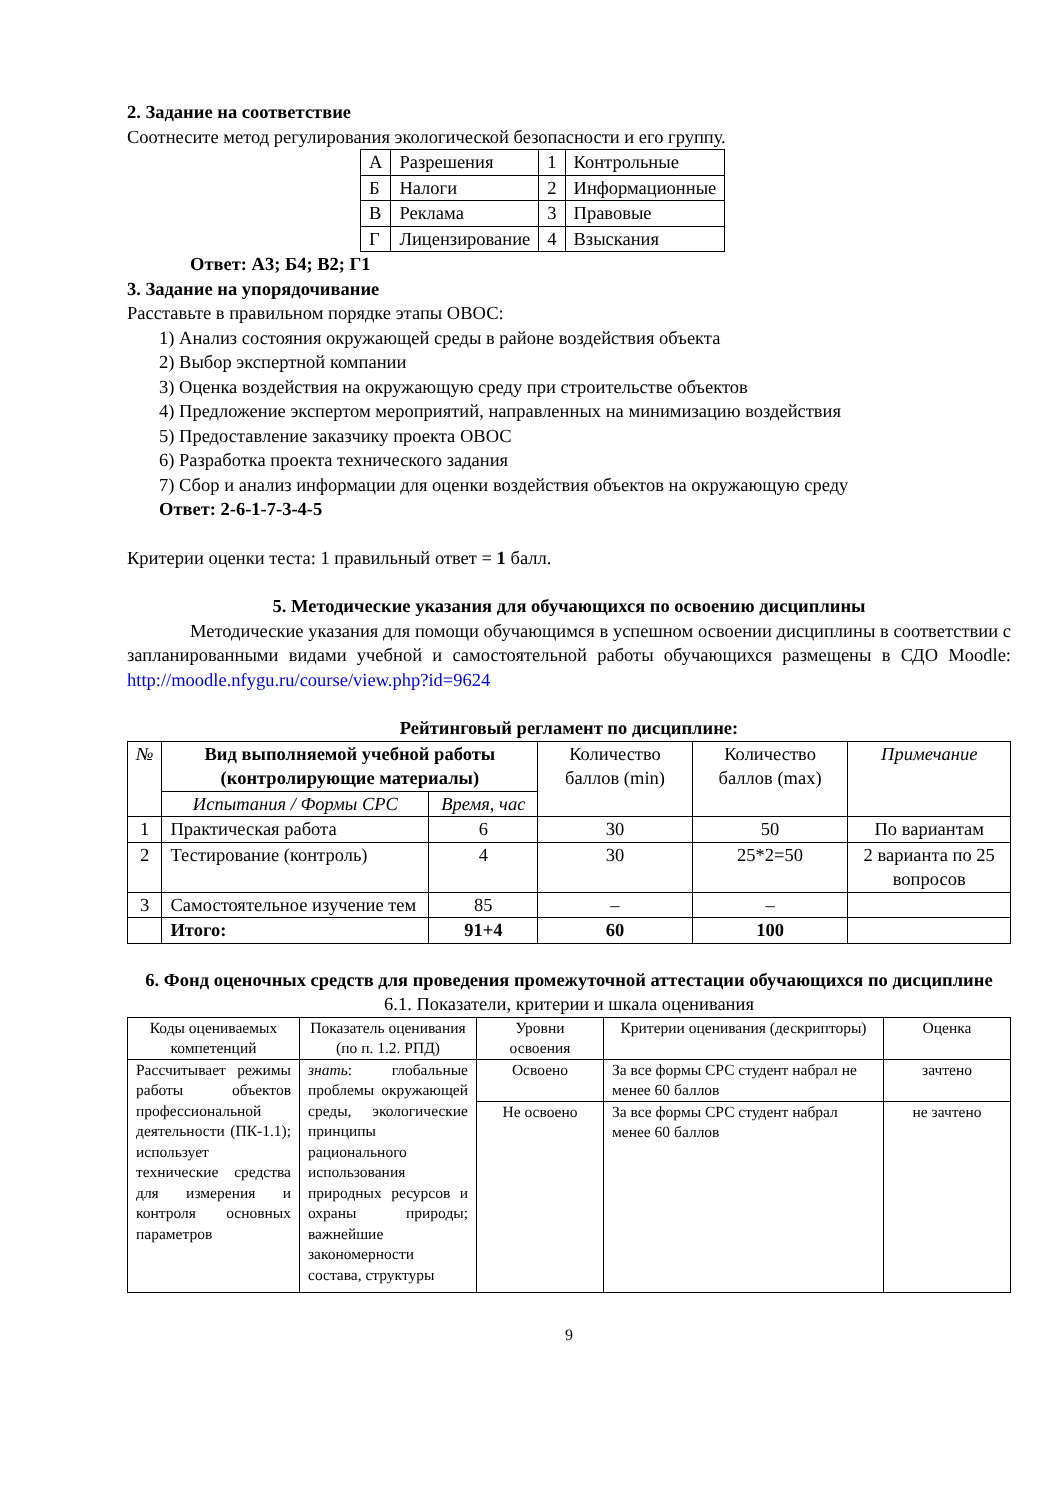2. Задание на соответствие
Соотнесите метод регулирования экологической безопасности и его группу.
| А | Разрешения | 1 | Контрольные |
| Б | Налоги | 2 | Информационные |
| В | Реклама | 3 | Правовые |
| Г | Лицензирование | 4 | Взыскания |
Ответ: А3; Б4; В2; Г1
3. Задание на упорядочивание
Расставьте в правильном порядке этапы ОВОС:
1) Анализ состояния окружающей среды в районе воздействия объекта
2) Выбор экспертной компании
3) Оценка воздействия на окружающую среду при строительстве объектов
4) Предложение экспертом мероприятий, направленных на минимизацию воздействия
5) Предоставление заказчику проекта ОВОС
6) Разработка проекта технического задания
7) Сбор и анализ информации для оценки воздействия объектов на окружающую среду
Ответ: 2-6-1-7-3-4-5
Критерии оценки теста: 1 правильный ответ = 1 балл.
5. Методические указания для обучающихся по освоению дисциплины
Методические указания для помощи обучающимся в успешном освоении дисциплины в соответствии с запланированными видами учебной и самостоятельной работы обучающихся размещены в СДО Moodle: http://moodle.nfygu.ru/course/view.php?id=9624
Рейтинговый регламент по дисциплине:
| № | Вид выполняемой учебной работы (контролирующие материалы) | | Количество баллов (min) | Количество баллов (max) | Примечание |
| | Испытания / Формы СРС | Время, час | | | |
| 1 | Практическая работа | 6 | 30 | 50 | По вариантам |
| 2 | Тестирование (контроль) | 4 | 30 | 25*2=50 | 2 варианта по 25 вопросов |
| 3 | Самостоятельное изучение тем | 85 | – | – | |
| | Итого: | 91+4 | 60 | 100 | |
6. Фонд оценочных средств для проведения промежуточной аттестации обучающихся по дисциплине
6.1. Показатели, критерии и шкала оценивания
| Коды оцениваемых компетенций | Показатель оценивания (по п. 1.2. РПД) | Уровни освоения | Критерии оценивания (дескрипторы) | Оценка |
| Рассчитывает режимы работы объектов профессиональной деятельности (ПК-1.1); использует технические средства для измерения и контроля основных параметров | знать : глобальные проблемы окружающей среды, экологические принципы рационального использования природных ресурсов и охраны природы; важнейшие закономерности состава, структуры | Освоено | За все формы СРС студент набрал не менее 60 баллов | зачтено |
| | | Не освоено | За все формы СРС студент набрал менее 60 баллов | не зачтено |
9